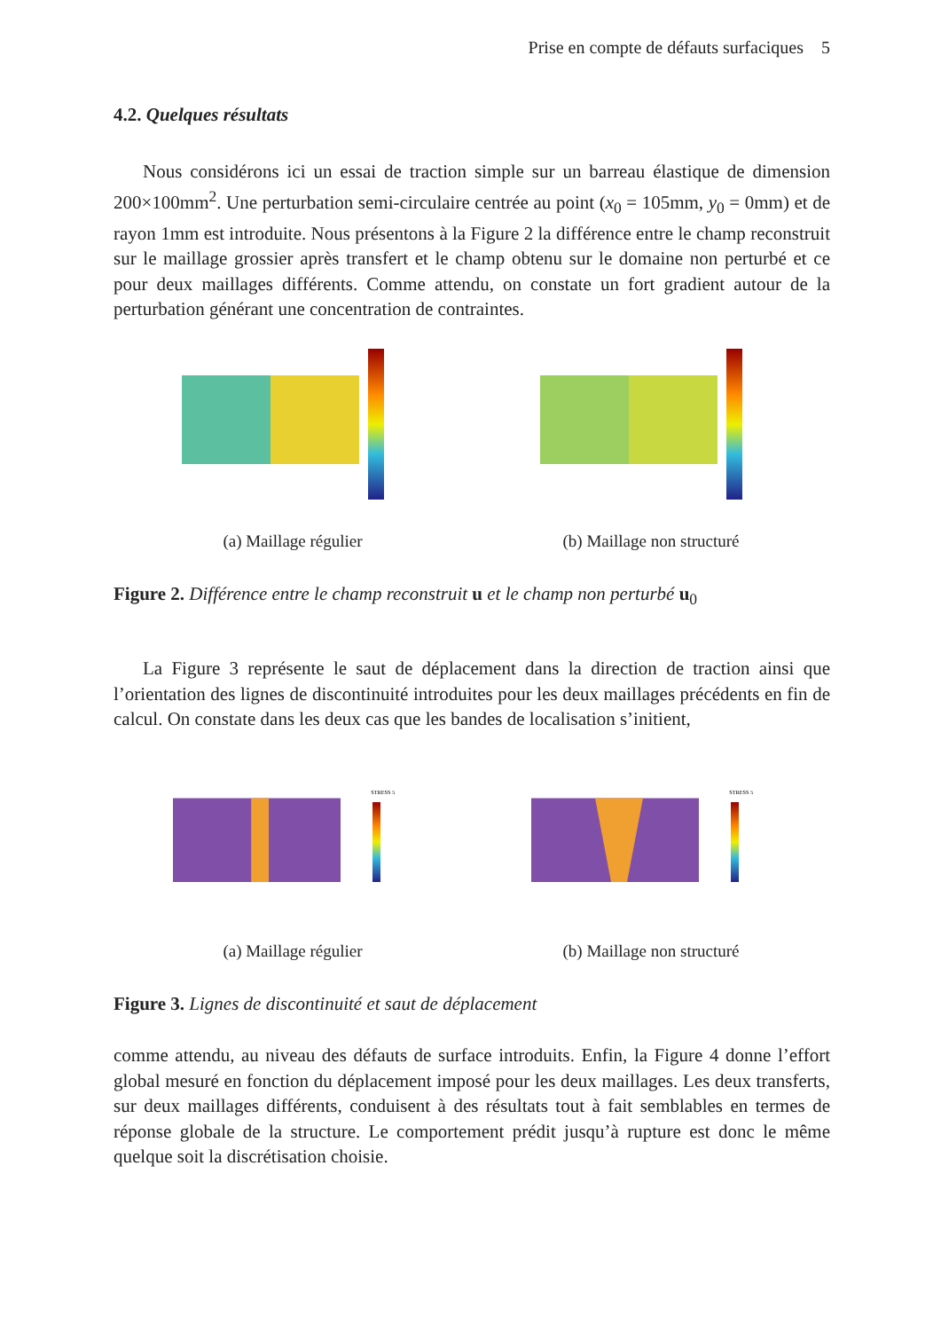Prise en compte de défauts surfaciques 5
4.2. Quelques résultats
Nous considérons ici un essai de traction simple sur un barreau élastique de dimension 200×100mm<sup>2</sup>. Une perturbation semi-circulaire centrée au point (x<sub>0</sub> = 105mm, y<sub>0</sub> = 0mm) et de rayon 1mm est introduite. Nous présentons à la Figure 2 la différence entre le champ reconstruit sur le maillage grossier après transfert et le champ obtenu sur le domaine non perturbé et ce pour deux maillages différents. Comme attendu, on constate un fort gradient autour de la perturbation générant une concentration de contraintes.
(a) Maillage régulier (b) Maillage non structuré
Figure 2. Différence entre le champ reconstruit u et le champ non perturbé u<sub>0</sub>
La Figure 3 représente le saut de déplacement dans la direction de traction ainsi que l’orientation des lignes de discontinuité introduites pour les deux maillages précédents en fin de calcul. On constate dans les deux cas que les bandes de localisation s’initient,
STRESS 5
(a) Maillage régulier
STRESS 5
(b) Maillage non structuré
Figure 3. Lignes de discontinuité et saut de déplacement
comme attendu, au niveau des défauts de surface introduits. Enfin, la Figure 4 donne l’effort global mesuré en fonction du déplacement imposé pour les deux maillages. Les deux transferts, sur deux maillages différents, conduisent à des résultats tout à fait semblables en termes de réponse globale de la structure. Le comportement prédit jusqu’à rupture est donc le même quelque soit la discrétisation choisie.